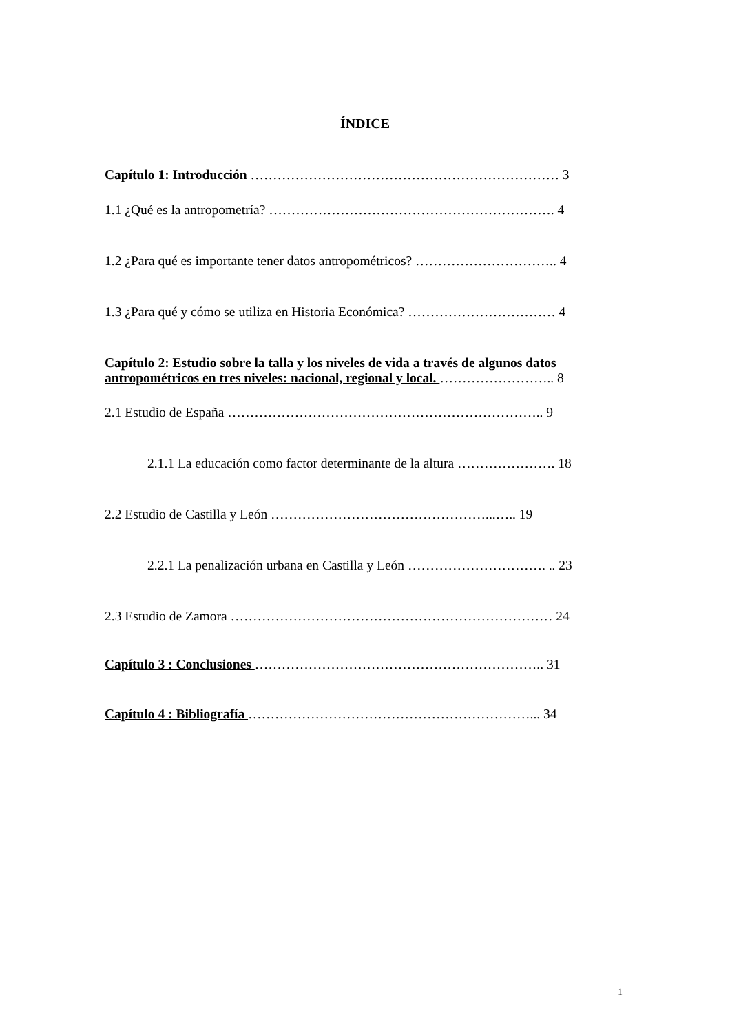ÍNDICE
Capítulo 1: Introducción …………………………………………………………… 3
1.1 ¿Qué es la antropometría? ………………………………………………………. 4
1.2 ¿Para qué es importante tener datos antropométricos? ………………………….. 4
1.3 ¿Para qué y cómo se utiliza en Historia Económica? …………………………… 4
Capítulo 2: Estudio sobre la talla y los niveles de vida a través de algunos datos
antropométricos en tres niveles: nacional, regional y local. …………………….. 8
2.1 Estudio de España …………………………………………………………….. 9
2.1.1 La educación como factor determinante de la altura …………………. 18
2.2 Estudio de Castilla y León …………………………………………...….. 19
2.2.1 La penalización urbana en Castilla y León …………………………. .. 23
2.3 Estudio de Zamora ……………………………………………………………… 24
Capítulo 3 : Conclusiones ……………………………………………………….. 31
Capítulo 4 : Bibliografía ………………………………………………………... 34
1